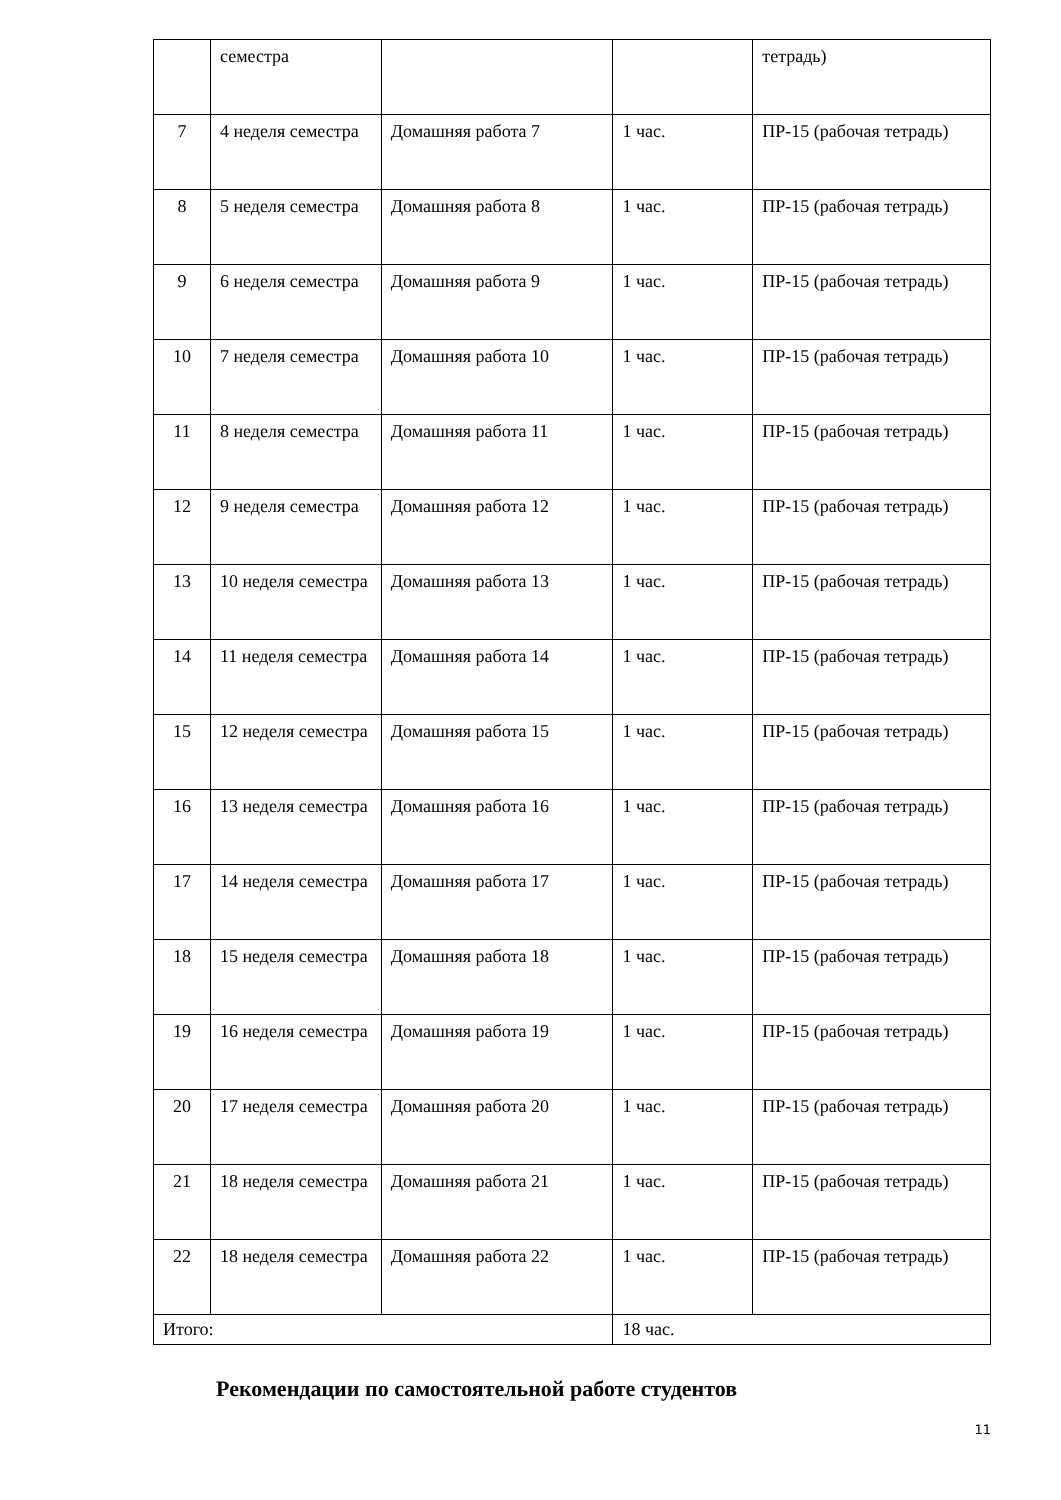| | семестра | | | тетрадь) |
| 7 | 4 неделя семестра | Домашняя работа 7 | 1 час. | ПР-15 (рабочая тетрадь) |
| 8 | 5 неделя семестра | Домашняя работа 8 | 1 час. | ПР-15 (рабочая тетрадь) |
| 9 | 6 неделя семестра | Домашняя работа 9 | 1 час. | ПР-15 (рабочая тетрадь) |
| 10 | 7 неделя семестра | Домашняя работа 10 | 1 час. | ПР-15 (рабочая тетрадь) |
| 11 | 8 неделя семестра | Домашняя работа 11 | 1 час. | ПР-15 (рабочая тетрадь) |
| 12 | 9 неделя семестра | Домашняя работа 12 | 1 час. | ПР-15 (рабочая тетрадь) |
| 13 | 10 неделя семестра | Домашняя работа 13 | 1 час. | ПР-15 (рабочая тетрадь) |
| 14 | 11 неделя семестра | Домашняя работа 14 | 1 час. | ПР-15 (рабочая тетрадь) |
| 15 | 12 неделя семестра | Домашняя работа 15 | 1 час. | ПР-15 (рабочая тетрадь) |
| 16 | 13 неделя семестра | Домашняя работа 16 | 1 час. | ПР-15 (рабочая тетрадь) |
| 17 | 14 неделя семестра | Домашняя работа 17 | 1 час. | ПР-15 (рабочая тетрадь) |
| 18 | 15 неделя семестра | Домашняя работа 18 | 1 час. | ПР-15 (рабочая тетрадь) |
| 19 | 16 неделя семестра | Домашняя работа 19 | 1 час. | ПР-15 (рабочая тетрадь) |
| 20 | 17 неделя семестра | Домашняя работа 20 | 1 час. | ПР-15 (рабочая тетрадь) |
| 21 | 18 неделя семестра | Домашняя работа 21 | 1 час. | ПР-15 (рабочая тетрадь) |
| 22 | 18 неделя семестра | Домашняя работа 22 | 1 час. | ПР-15 (рабочая тетрадь) |
| Итого: | | | 18 час. | |
Рекомендации по самостоятельной работе студентов
11